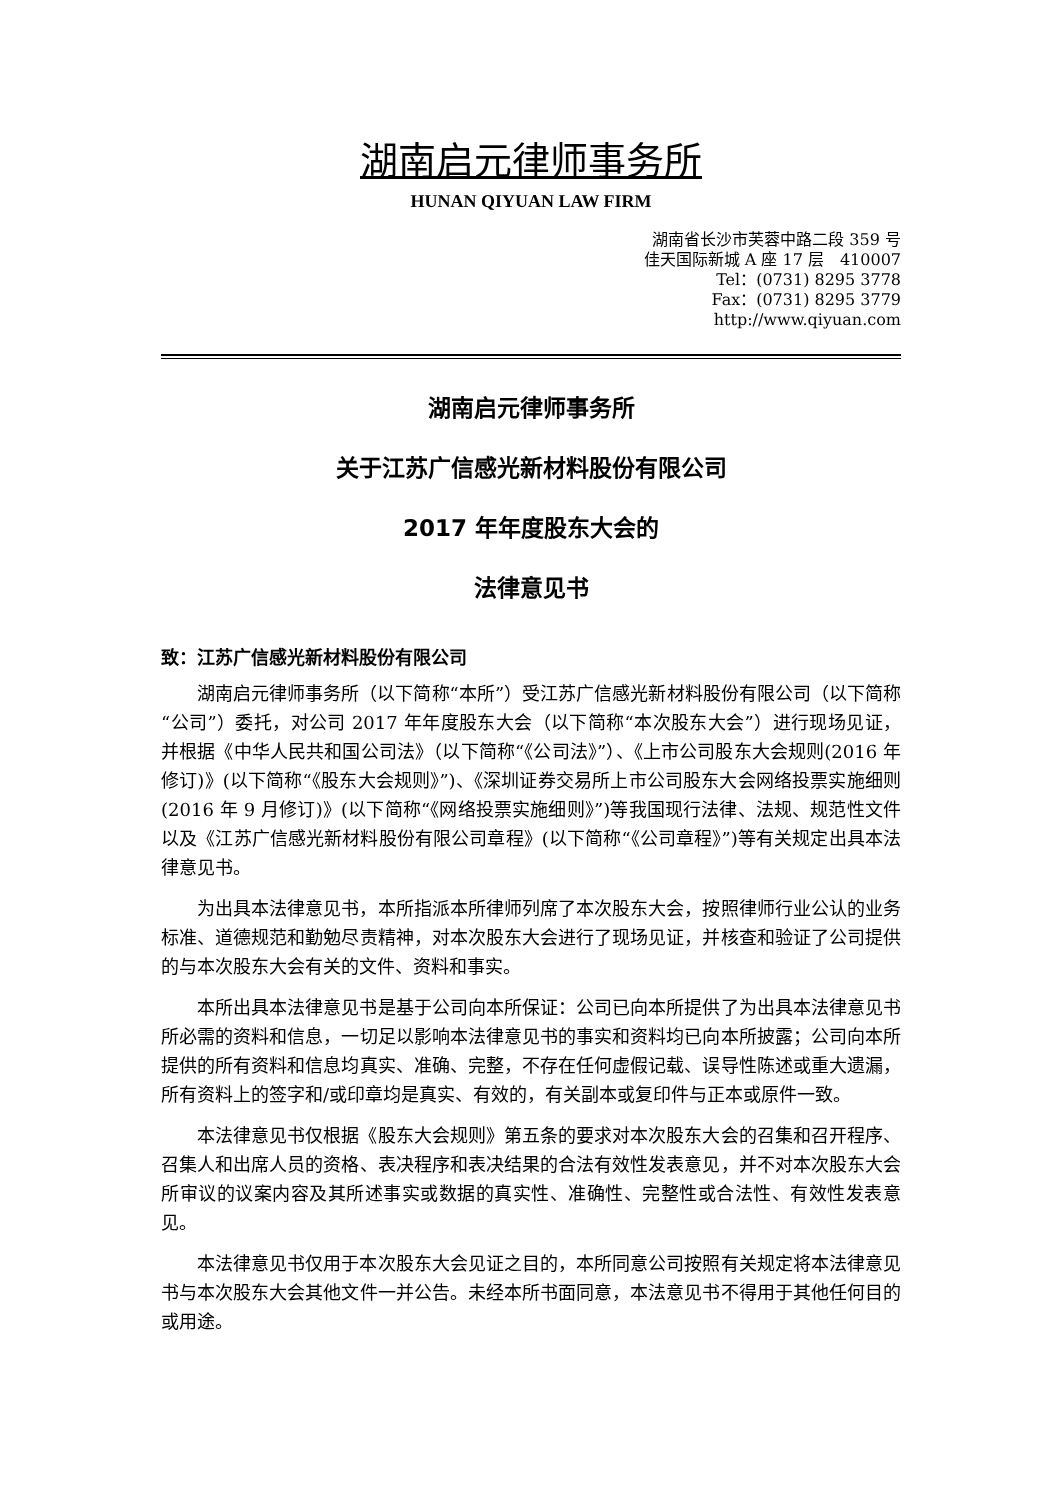湖南启元律师事务所
HUNAN QIYUAN LAW FIRM
湖南省长沙市芙蓉中路二段 359 号
佳天国际新城 A 座 17 层　410007
Tel：(0731) 8295 3778
Fax：(0731) 8295 3779
http://www.qiyuan.com
湖南启元律师事务所
关于江苏广信感光新材料股份有限公司
2017 年年度股东大会的
法律意见书
致：江苏广信感光新材料股份有限公司
湖南启元律师事务所（以下简称“本所”）受江苏广信感光新材料股份有限公司（以下简称“公司”）委托，对公司 2017 年年度股东大会（以下简称“本次股东大会”）进行现场见证，并根据《中华人民共和国公司法》（以下简称“《公司法》”）、《上市公司股东大会规则(2016 年修订)》(以下简称“《股东大会规则》”)、《深圳证券交易所上市公司股东大会网络投票实施细则(2016 年 9 月修订)》(以下简称“《网络投票实施细则》”)等我国现行法律、法规、规范性文件以及《江苏广信感光新材料股份有限公司章程》(以下简称“《公司章程》”)等有关规定出具本法律意见书。
为出具本法律意见书，本所指派本所律师列席了本次股东大会，按照律师行业公认的业务标准、道德规范和勤勉尽责精神，对本次股东大会进行了现场见证，并核查和验证了公司提供的与本次股东大会有关的文件、资料和事实。
本所出具本法律意见书是基于公司向本所保证：公司已向本所提供了为出具本法律意见书所必需的资料和信息，一切足以影响本法律意见书的事实和资料均已向本所披露；公司向本所提供的所有资料和信息均真实、准确、完整，不存在任何虚假记载、误导性陈述或重大遗漏，所有资料上的签字和/或印章均是真实、有效的，有关副本或复印件与正本或原件一致。
本法律意见书仅根据《股东大会规则》第五条的要求对本次股东大会的召集和召开程序、召集人和出席人员的资格、表决程序和表决结果的合法有效性发表意见，并不对本次股东大会所审议的议案内容及其所述事实或数据的真实性、准确性、完整性或合法性、有效性发表意见。
本法律意见书仅用于本次股东大会见证之目的，本所同意公司按照有关规定将本法律意见书与本次股东大会其他文件一并公告。未经本所书面同意，本法意见书不得用于其他任何目的或用途。